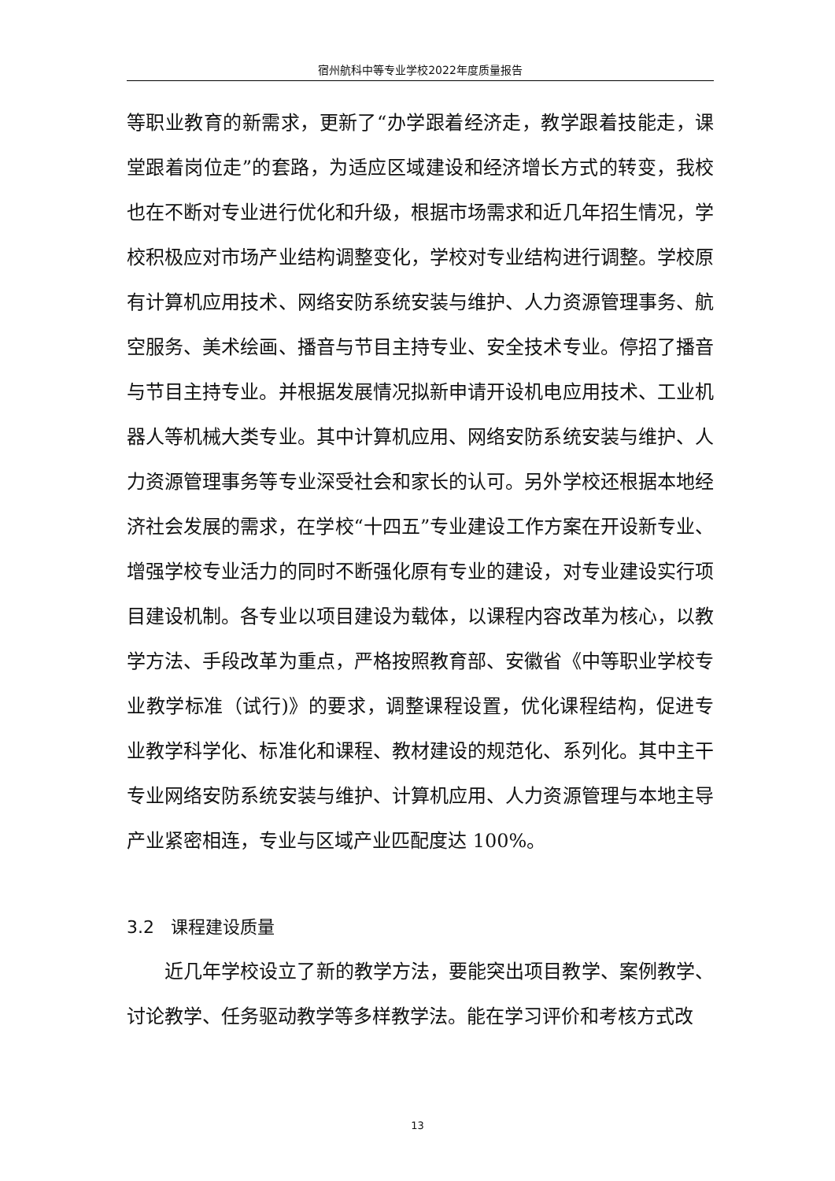宿州航科中等专业学校2022年度质量报告
等职业教育的新需求，更新了“办学跟着经济走，教学跟着技能走，课堂跟着岗位走”的套路，为适应区域建设和经济增长方式的转变，我校也在不断对专业进行优化和升级，根据市场需求和近几年招生情况，学校积极应对市场产业结构调整变化，学校对专业结构进行调整。学校原有计算机应用技术、网络安防系统安装与维护、人力资源管理事务、航空服务、美术绘画、播音与节目主持专业、安全技术专业。停招了播音与节目主持专业。并根据发展情况拟新申请开设机电应用技术、工业机器人等机械大类专业。其中计算机应用、网络安防系统安装与维护、人力资源管理事务等专业深受社会和家长的认可。另外学校还根据本地经济社会发展的需求，在学校“十四五”专业建设工作方案在开设新专业、增强学校专业活力的同时不断强化原有专业的建设，对专业建设实行项目建设机制。各专业以项目建设为载体，以课程内容改革为核心，以教学方法、手段改革为重点，严格按照教育部、安徽省《中等职业学校专业教学标准（试行)》的要求，调整课程设置，优化课程结构，促进专业教学科学化、标准化和课程、教材建设的规范化、系列化。其中主干专业网络安防系统安装与维护、计算机应用、人力资源管理与本地主导产业紧密相连，专业与区域产业匹配度达 100%。
3.2 课程建设质量
近几年学校设立了新的教学方法，要能突出项目教学、案例教学、讨论教学、任务驱动教学等多样教学法。能在学习评价和考核方式改
13